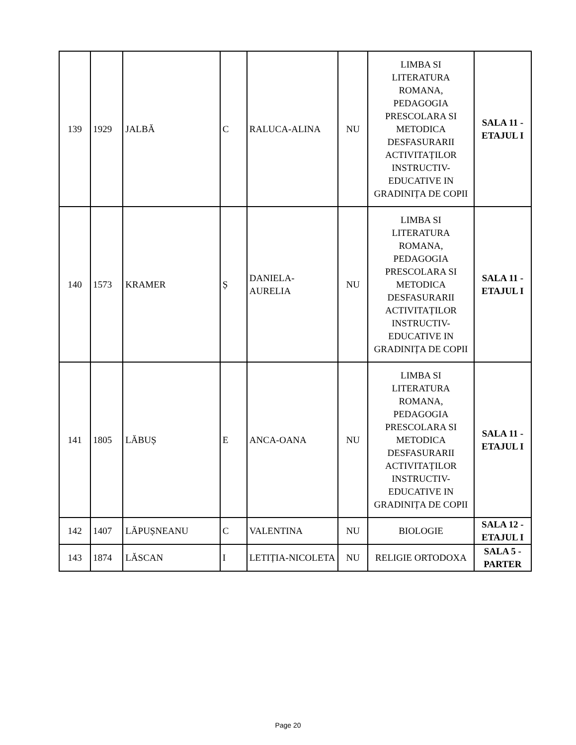| 139 | 1929 | JALBĂ | C | RALUCA-ALINA | NU | LIMBA SI LITERATURA ROMANA, PEDAGOGIA PRESCOLARA SI METODICA DESFASURARII ACTIVITAȚILOR INSTRUCTIV-EDUCATIVE IN GRADINIȚA DE COPII | SALA 11 - ETAJUL I |
| 140 | 1573 | KRAMER | Ș | DANIELA-AURELIA | NU | LIMBA SI LITERATURA ROMANA, PEDAGOGIA PRESCOLARA SI METODICA DESFASURARII ACTIVITAȚILOR INSTRUCTIV-EDUCATIVE IN GRADINIȚA DE COPII | SALA 11 - ETAJUL I |
| 141 | 1805 | LĂBUȘ | E | ANCA-OANA | NU | LIMBA SI LITERATURA ROMANA, PEDAGOGIA PRESCOLARA SI METODICA DESFASURARII ACTIVITAȚILOR INSTRUCTIV-EDUCATIVE IN GRADINIȚA DE COPII | SALA 11 - ETAJUL I |
| 142 | 1407 | LĂPUȘNEANU | C | VALENTINA | NU | BIOLOGIE | SALA 12 - ETAJUL I |
| 143 | 1874 | LĂSCAN | I | LETIȚIA-NICOLETA | NU | RELIGIE ORTODOXA | SALA 5 - PARTER |
Page 20